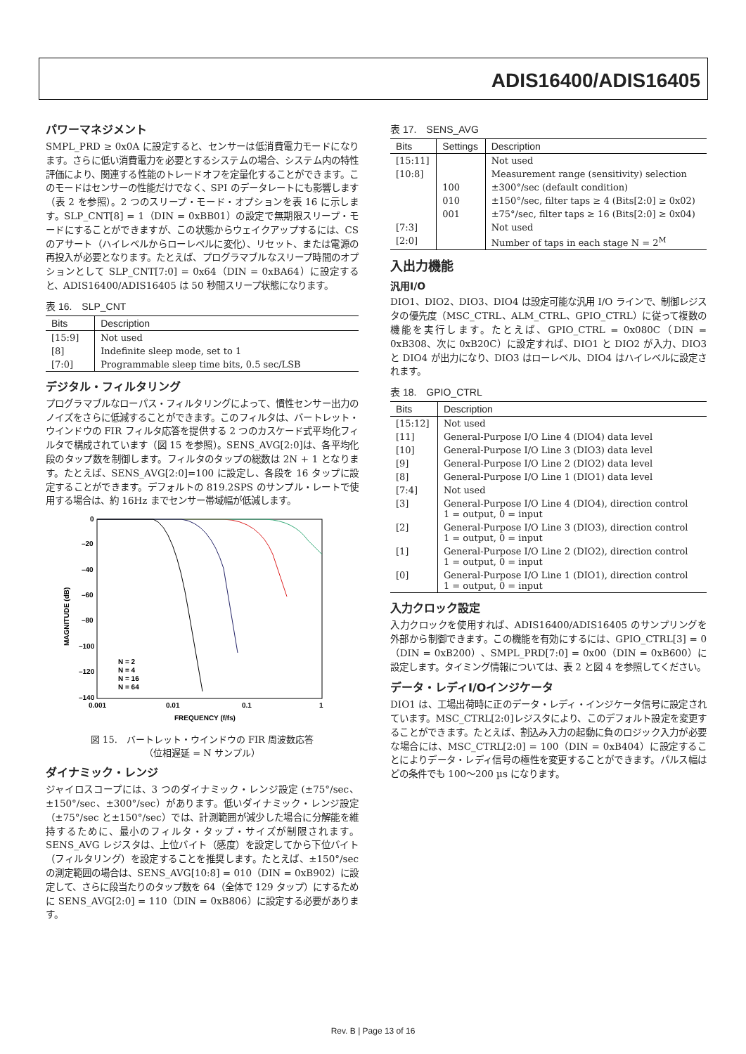ADIS16400/ADIS16405
パワーマネジメント
SMPL_PRD ≥ 0x0A に設定すると、センサーは低消費電力モードになります。さらに低い消費電力を必要とするシステムの場合、システム内の特性評価により、関連する性能のトレードオフを定量化することができます。このモードはセンサーの性能だけでなく、SPI のデータレートにも影響します（表 2 を参照）。2 つのスリープ・モード・オプションを表 16 に示します。SLP_CNT[8] = 1（DIN = 0xBB01）の設定で無期限スリープ・モードにすることができますが、この状態からウェイクアップするには、CSのアサート（ハイレベルからローレベルに変化）、リセット、または電源の再投入が必要となります。たとえば、プログラマブルなスリープ時間のオプションとして SLP_CNT[7:0] = 0x64（DIN = 0xBA64）に設定すると、ADIS16400/ADIS16405 は 50 秒間スリープ状態になります。
表 16.　SLP_CNT
| Bits | Description |
| --- | --- |
| [15:9] | Not used |
| [8] | Indefinite sleep mode, set to 1 |
| [7:0] | Programmable sleep time bits, 0.5 sec/LSB |
デジタル・フィルタリング
プログラマブルなローパス・フィルタリングによって、慣性センサー出力のノイズをさらに低減することができます。このフィルタは、バートレット・ウインドウの FIR フィルタ応答を提供する 2 つのカスケード式平均化フィルタで構成されています（図 15 を参照）。SENS_AVG[2:0]は、各平均化段のタップ数を制御します。フィルタのタップの総数は 2N + 1 となります。たとえば、SENS_AVG[2:0]=100 に設定し、各段を 16 タップに設定することができます。デフォルトの 819.2SPS のサンプル・レートで使用する場合は、約 16Hz までセンサー帯域幅が低減します。
0
–20
–40
–60
–80
–100
–120
–140
0.001
0.01
0.1
1
FREQUENCY (f/fS)
MAGNITUDE (dB)
N = 2
N = 4
N = 16
N = 64
図 15.　バートレット・ウインドウの FIR 周波数応答
（位相遅延 = N サンプル）
ダイナミック・レンジ
ジャイロスコープには、3 つのダイナミック・レンジ設定 (±75°/sec、±150°/sec、±300°/sec）があります。低いダイナミック・レンジ設定（±75°/sec と±150°/sec）では、計測範囲が減少した場合に分解能を維持するために、最小のフィルタ・タップ・サイズが制限されます。SENS_AVG レジスタは、上位バイト（感度）を設定してから下位バイト（フィルタリング）を設定することを推奨します。たとえば、±150°/sec の測定範囲の場合は、SENS_AVG[10:8] = 010（DIN = 0xB902）に設定して、さらに段当たりのタップ数を 64（全体で 129 タップ）にするために SENS_AVG[2:0] = 110（DIN = 0xB806）に設定する必要があります。
表 17.　SENS_AVG
| Bits | Settings | Description |
| --- | --- | --- |
| [15:11] | | Not used |
| [10:8] | | Measurement range (sensitivity) selection |
| | 100 | ±300°/sec (default condition) |
| | 010 | ±150°/sec, filter taps ≥ 4 (Bits[2:0] ≥ 0x02) |
| | 001 | ±75°/sec, filter taps ≥ 16 (Bits[2:0] ≥ 0x04) |
| [7:3] | | Not used |
| [2:0] | | Number of taps in each stage N = 2<sup>M</sup> |
入出力機能
汎用I/O
DIO1、DIO2、DIO3、DIO4 は設定可能な汎用 I/O ラインで、制御レジスタの優先度（MSC_CTRL、ALM_CTRL、GPIO_CTRL）に従って複数の機能を実行します。たとえば、GPIO_CTRL = 0x080C（DIN = 0xB308、次に 0xB20C）に設定すれば、DIO1 と DIO2 が入力、DIO3 と DIO4 が出力になり、DIO3 はローレベル、DIO4 はハイレベルに設定されます。
表 18.　GPIO_CTRL
| Bits | Description |
| --- | --- |
| [15:12] | Not used |
| [11] | General-Purpose I/O Line 4 (DIO4) data level |
| [10] | General-Purpose I/O Line 3 (DIO3) data level |
| [9] | General-Purpose I/O Line 2 (DIO2) data level |
| [8] | General-Purpose I/O Line 1 (DIO1) data level |
| [7:4] | Not used |
| [3] | General-Purpose I/O Line 4 (DIO4), direction control 1 = output, 0 = input |
| [2] | General-Purpose I/O Line 3 (DIO3), direction control 1 = output, 0 = input |
| [1] | General-Purpose I/O Line 2 (DIO2), direction control 1 = output, 0 = input |
| [0] | General-Purpose I/O Line 1 (DIO1), direction control 1 = output, 0 = input |
入力クロック設定
入力クロックを使用すれば、ADIS16400/ADIS16405 のサンプリングを外部から制御できます。この機能を有効にするには、GPIO_CTRL[3] = 0（DIN = 0xB200）、SMPL_PRD[7:0] = 0x00（DIN = 0xB600）に設定します。タイミング情報については、表 2 と図 4 を参照してください。
データ・レディI/Oインジケータ
DIO1 は、工場出荷時に正のデータ・レディ・インジケータ信号に設定されています。MSC_CTRL[2:0]レジスタにより、このデフォルト設定を変更することができます。たとえば、割込み入力の起動に負のロジック入力が必要な場合には、MSC_CTRL[2:0] = 100（DIN = 0xB404）に設定することによりデータ・レディ信号の極性を変更することができます。パルス幅はどの条件でも 100～200 µs になります。
Rev. B | Page 13 of 16